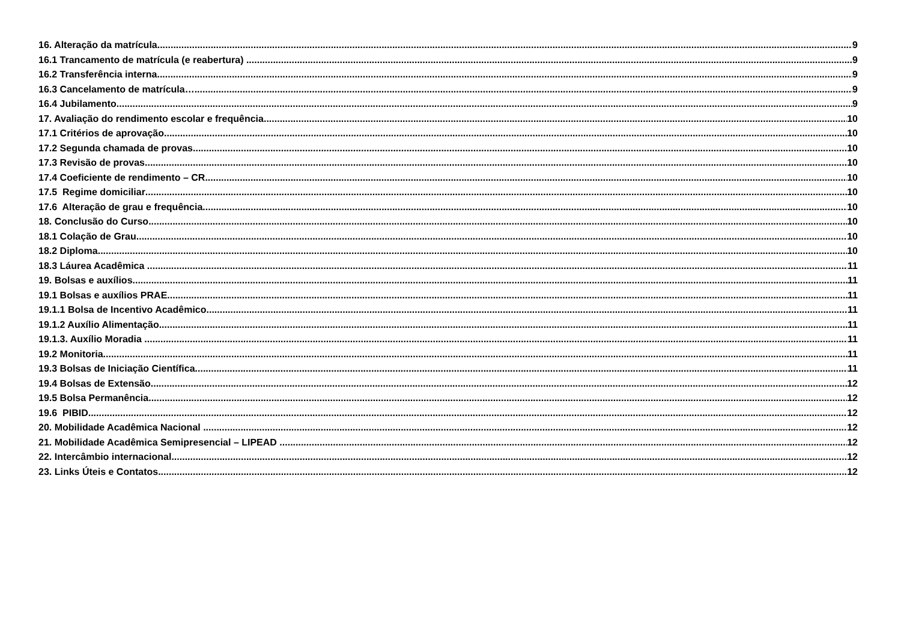16. Alteração da matrícula 9
16.1 Trancamento de matrícula (e reabertura) 9
16.2 Transferência interna 9
16.3 Cancelamento de matrícula… 9
16.4 Jubilamento 9
17. Avaliação do rendimento escolar e frequência 10
17.1 Critérios de aprovação 10
17.2 Segunda chamada de provas 10
17.3 Revisão de provas 10
17.4 Coeficiente de rendimento – CR 10
17.5 Regime domiciliar 10
17.6 Alteração de grau e frequência 10
18. Conclusão do Curso 10
18.1 Colação de Grau 10
18.2 Diploma 10
18.3 Láurea Acadêmica 11
19. Bolsas e auxílios 11
19.1 Bolsas e auxílios PRAE 11
19.1.1 Bolsa de Incentivo Acadêmico 11
19.1.2 Auxílio Alimentação 11
19.1.3. Auxílio Moradia 11
19.2 Monitoria 11
19.3 Bolsas de Iniciação Científica 11
19.4 Bolsas de Extensão 12
19.5 Bolsa Permanência 12
19.6 PIBID 12
20. Mobilidade Acadêmica Nacional 12
21. Mobilidade Acadêmica Semipresencial – LIPEAD 12
22. Intercâmbio internacional 12
23. Links Úteis e Contatos 12